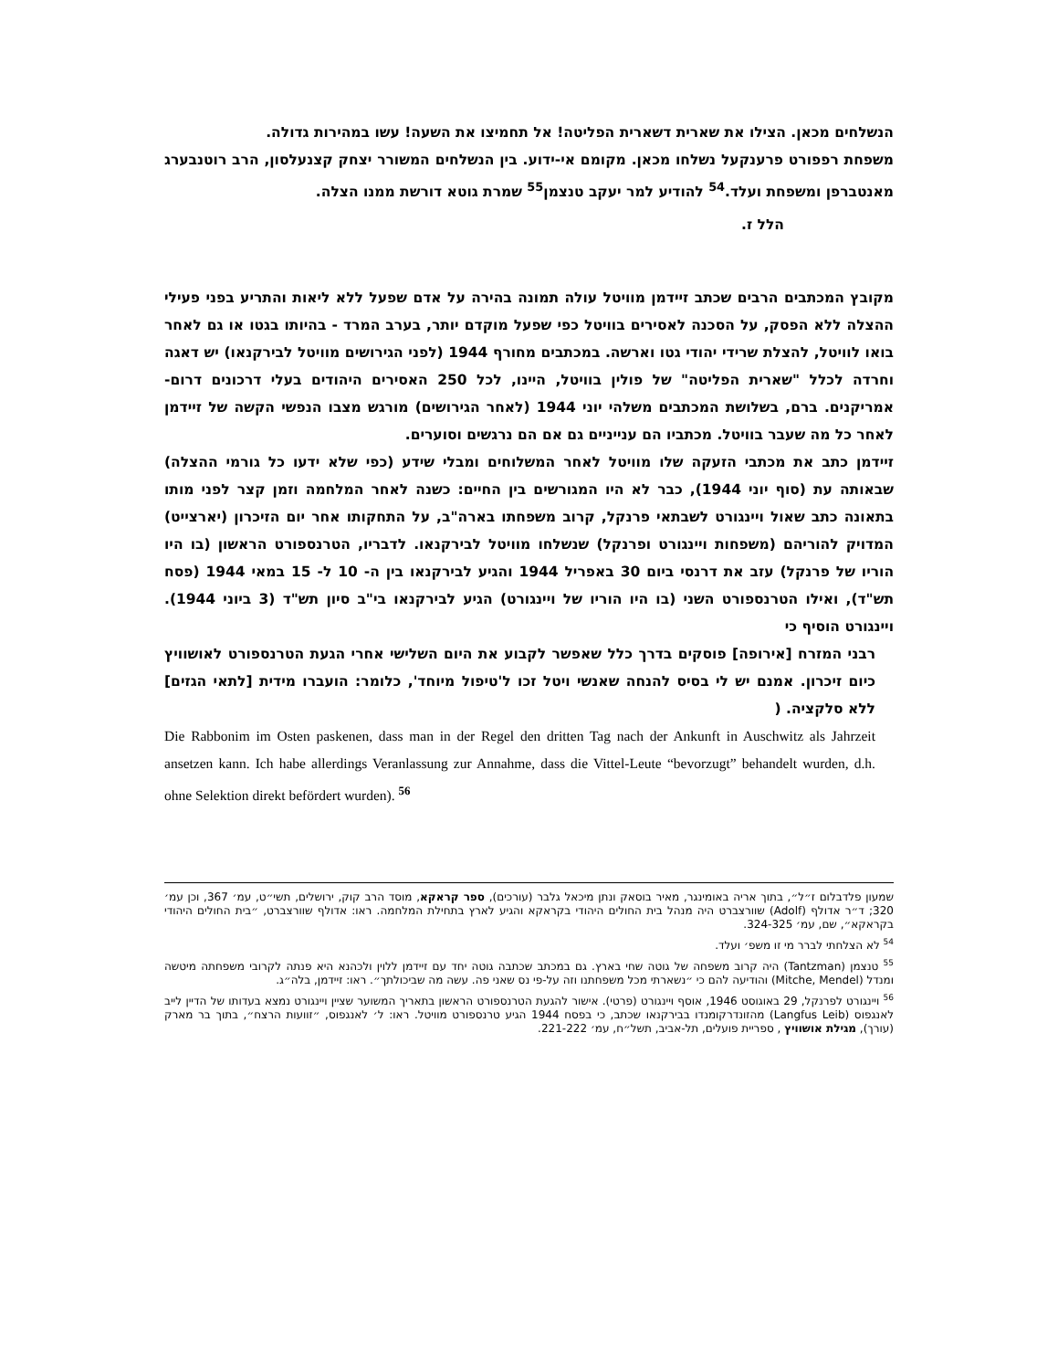הנשלחים מכאן. הצילו את שארית דשארית הפליטה! אל תחמיצו את השעה! עשו במהירות גדולה.
משפחת רפפורט פרענקעל נשלחו מכאן. מקומם אי-ידוע. בין הנשלחים המשורר יצחק קצנעלסון, הרב רוטנבערג מאנטברפן ומשפחת ועלד.<sup>54</sup> להודיע למר יעקב טנצמן<sup>55</sup> שמרת גוטא דורשת ממנו הצלה.
הלל ז.
מקובץ המכתבים הרבים שכתב זיידמן מוויטל עולה תמונה בהירה על אדם שפעל ללא ליאות והתריע בפני פעילי ההצלה ללא הפסק, על הסכנה לאסירים בוויטל כפי שפעל מוקדם יותר, בערב המרד - בהיותו בגטו או גם לאחר בואו לוויטל, להצלת שרידי יהודי גטו וארשה. במכתבים מחורף 1944 (לפני הגירושים מוויטל לבירקנאו) יש דאגה וחרדה לכלל "שארית הפליטה" של פולין בוויטל, היינו, לכל 250 האסירים היהודים בעלי דרכונים דרום-אמריקנים. ברם, בשלושת המכתבים משלהי יוני 1944 (לאחר הגירושים) מורגש מצבו הנפשי הקשה של זיידמן לאחר כל מה שעבר בוויטל. מכתביו הם ענייניים גם אם הם נרגשים וסוערים.
זיידמן כתב את מכתבי הזעקה שלו מוויטל לאחר המשלוחים ומבלי שידע (כפי שלא ידעו כל גורמי ההצלה) שבאותה עת (סוף יוני 1944), כבר לא היו המגורשים בין החיים: כשנה לאחר המלחמה וזמן קצר לפני מותו בתאונה כתב שאול ויינגורט לשבתאי פרנקל, קרוב משפחתו בארה"ב, על התחקותו אחר יום הזיכרון (יארצייט) המדויק להוריהם (משפחות ויינגורט ופרנקל) שנשלחו מוויטל לבירקנאו. לדבריו, הטרנספורט הראשון (בו היו הוריו של פרנקל) עזב את דרנסי ביום 30 באפריל 1944 והגיע לבירקנאו בין ה- 10 ל- 15 במאי 1944 (פסח תש"ד), ואילו הטרנספורט השני (בו היו הוריו של ויינגורט) הגיע לבירקנאו בי"ב סיון תש"ד (3 ביוני 1944). ויינגורט הוסיף כי
רבני המזרח [אירופה] פוסקים בדרך כלל שאפשר לקבוע את היום השלישי אחרי הגעת הטרנספורט לאושוויץ כיום זיכרון. אמנם יש לי בסיס להנחה שאנשי ויטל זכו ל'טיפול מיוחד', כלומר: הועברו מידית [לתאי הגזים] ללא סלקציה. (
Die Rabbonim im Osten paskenen, dass man in der Regel den dritten Tag nach der Ankunft in Auschwitz als Jahrzeit ansetzen kann. Ich habe allerdings Veranlassung zur Annahme, dass die Vittel-Leute “bevorzugt” behandelt wurden, d.h. ohne Selektion direkt befördert wurden). <sup>56</sup>
שמעון פלדבלום ז״ל״, בתוך אריה באומינגר, מאיר בוסאק ונתן מיכאל גלבר (עורכים), ספר קראקא, מוסד הרב קוק, ירושלים, תשי״ט, עמ׳ 367, וכן עמ׳ 320; ד״ר אדולף (Adolf) שוורצברט היה מנהל בית החולים היהודי בקראקא והגיע לארץ בתחילת המלחמה. ראו: אדולף שוורצברט, ״בית החולים היהודי בקראקא״, שם, עמ׳ 324-325.
<sup>54</sup> לא הצלחתי לברר מי זו משפ׳ ועלד.
<sup>55</sup> טנצמן (Tantzman) היה קרוב משפחה של גוטה שחי בארץ. גם במכתב שכתבה גוטה יחד עם זיידמן ללוין ולכהנא היא פנתה לקרובי משפחתה מיטשה ומנדל (Mitche, Mendel) והודיעה להם כי ״נשארתי מכל משפחתנו וזה על-פי נס שאני פה. עשה מה שביכולתך״. ראו: זיידמן, בלה״ג.
<sup>56</sup> ויינגורט לפרנקל, 29 באוגוסט 1946, אוסף ויינגורט (פרטי). אישור להגעת הטרנספורט הראשון בתאריך המשוער שציין ויינגורט נמצא בעדותו של הדיין לייב לאנגפוס (Langfus Leib) מהזונדרקומנדו בבירקנאו שכתב, כי בפסח 1944 הגיע טרנספורט מוויטל. ראו: ל׳ לאנגפוס, ״זוועות הרצח״, בתוך בר מארק (עורך), מגילת אושוויץ , ספריית פועלים, תל-אביב, תשל״ח, עמ׳ 221-222.